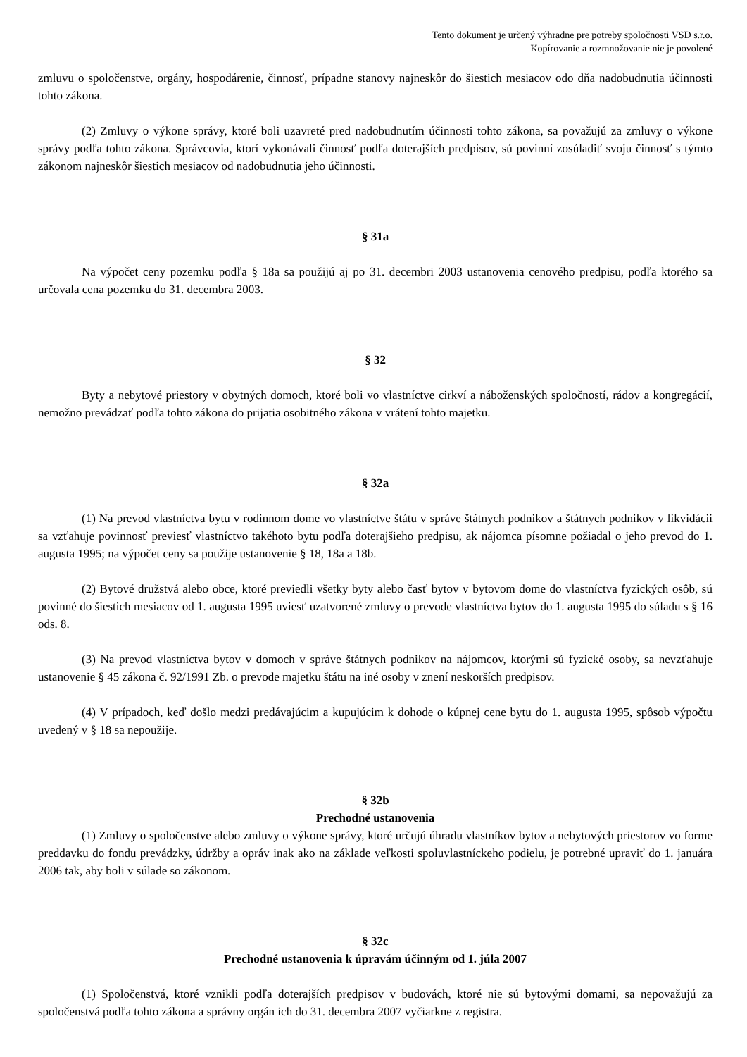Tento dokument je určený výhradne pre potreby spoločnosti VSD s.r.o.
Kopírovanie a rozmnožovanie nie je povolené
zmluvu o spoločenstve, orgány, hospodárenie, činnosť, prípadne stanovy najneskôr do šiestich mesiacov odo dňa nadobudnutia účinnosti tohto zákona.
(2) Zmluvy o výkone správy, ktoré boli uzavreté pred nadobudnutím účinnosti tohto zákona, sa považujú za zmluvy o výkone správy podľa tohto zákona. Správcovia, ktorí vykonávali činnosť podľa doterajších predpisov, sú povinní zosúladiť svoju činnosť s týmto zákonom najneskôr šiestich mesiacov od nadobudnutia jeho účinnosti.
§ 31a
Na výpočet ceny pozemku podľa § 18a sa použijú aj po 31. decembri 2003 ustanovenia cenového predpisu, podľa ktorého sa určovala cena pozemku do 31. decembra 2003.
§ 32
Byty a nebytové priestory v obytných domoch, ktoré boli vo vlastníctve cirkví a náboženských spoločností, rádov a kongregácií, nemožno prevádzať podľa tohto zákona do prijatia osobitného zákona v vrátení tohto majetku.
§ 32a
(1) Na prevod vlastníctva bytu v rodinnom dome vo vlastníctve štátu v správe štátnych podnikov a štátnych podnikov v likvidácii sa vzťahuje povinnosť previesť vlastníctvo takéhoto bytu podľa doterajšieho predpisu, ak nájomca písomne požiadal o jeho prevod do 1. augusta 1995; na výpočet ceny sa použije ustanovenie § 18, 18a a 18b.
(2) Bytové družstvá alebo obce, ktoré previedli všetky byty alebo časť bytov v bytovom dome do vlastníctva fyzických osôb, sú povinné do šiestich mesiacov od 1. augusta 1995 uviesť uzatvorené zmluvy o prevode vlastníctva bytov do 1. augusta 1995 do súladu s § 16 ods. 8.
(3) Na prevod vlastníctva bytov v domoch v správe štátnych podnikov na nájomcov, ktorými sú fyzické osoby, sa nevzťahuje ustanovenie § 45 zákona č. 92/1991 Zb. o prevode majetku štátu na iné osoby v znení neskorších predpisov.
(4) V prípadoch, keď došlo medzi predávajúcim a kupujúcim k dohode o kúpnej cene bytu do 1. augusta 1995, spôsob výpočtu uvedený v § 18 sa nepoužije.
§ 32b
Prechodné ustanovenia
(1) Zmluvy o spoločenstve alebo zmluvy o výkone správy, ktoré určujú úhradu vlastníkov bytov a nebytových priestorov vo forme preddavku do fondu prevádzky, údržby a opráv inak ako na základe veľkosti spoluvlastníckeho podielu, je potrebné upraviť do 1. januára 2006 tak, aby boli v súlade so zákonom.
§ 32c
Prechodné ustanovenia k úpravám účinným od 1. júla 2007
(1) Spoločenstvá, ktoré vznikli podľa doterajších predpisov v budovách, ktoré nie sú bytovými domami, sa nepovažujú za spoločenstvá podľa tohto zákona a správny orgán ich do 31. decembra 2007 vyčiarkne z registra.